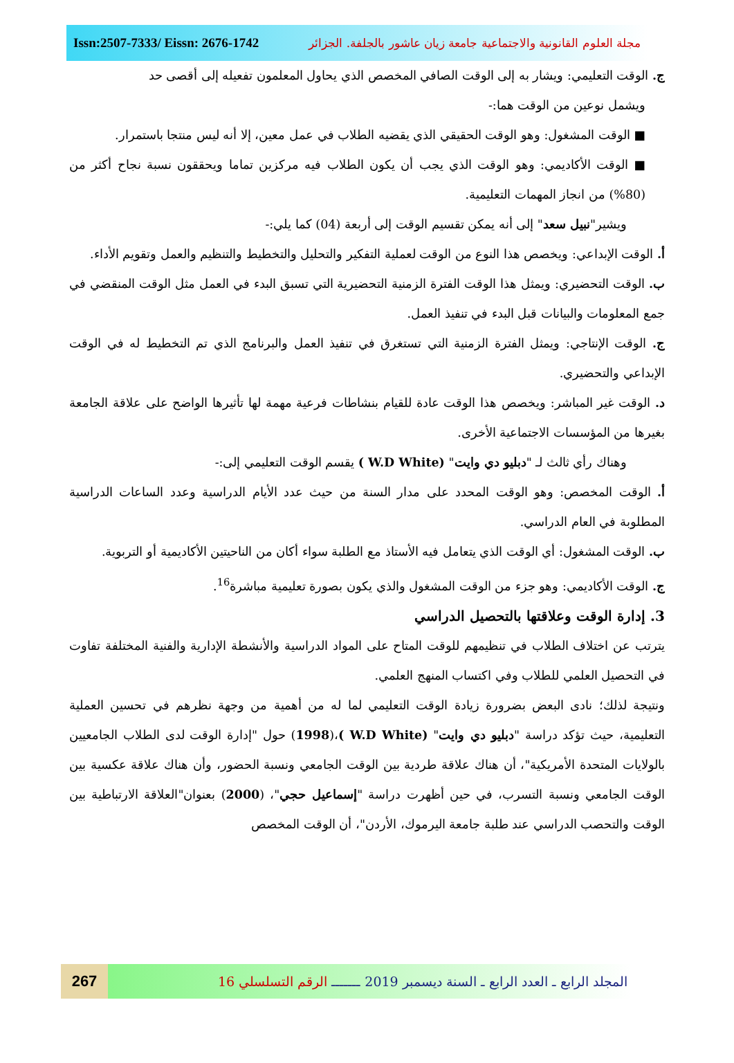Issn:2507-7333/ Eissn: 2676-1742 مجلة العلوم القانونية والاجتماعية جامعة زيان عاشور بالجلفة. الجزائر
ج. الوقت التعليمي: ويشار به إلى الوقت الصافي المخصص الذي يحاول المعلمون تفعيله إلى أقصى حد
ويشمل نوعين من الوقت هما:-
■ الوقت المشغول: وهو الوقت الحقيقي الذي يقضيه الطلاب في عمل معين، إلا أنه ليس منتجا باستمرار.
■ الوقت الأكاديمي: وهو الوقت الذي يجب أن يكون الطلاب فيه مركزين تماما ويحققون نسبة نجاح أكثر من (80%) من انجاز المهمات التعليمية.
ويشير"نبيل سعد" إلى أنه يمكن تقسيم الوقت إلى أربعة (04) كما يلي:-
أ. الوقت الإبداعي: ويخصص هذا النوع من الوقت لعملية التفكير والتحليل والتخطيط والتنظيم والعمل وتقويم الأداء.
ب. الوقت التحضيري: ويمثل هذا الوقت الفترة الزمنية التحضيرية التي تسبق البدء في العمل مثل الوقت المنقضي في جمع المعلومات والبيانات قبل البدء في تنفيذ العمل.
ج. الوقت الإنتاجي: ويمثل الفترة الزمنية التي تستغرق في تنفيذ العمل والبرنامج الذي تم التخطيط له في الوقت الإبداعي والتحضيري.
د. الوقت غير المباشر: ويخصص هذا الوقت عادة للقيام بنشاطات فرعية مهمة لها تأثيرها الواضح على علاقة الجامعة بغيرها من المؤسسات الاجتماعية الأخرى.
وهناك رأي ثالث لـ "دبليو دي وايت" (W.D White ) يقسم الوقت التعليمي إلى:-
أ. الوقت المخصص: وهو الوقت المحدد على مدار السنة من حيث عدد الأيام الدراسية وعدد الساعات الدراسية المطلوبة في العام الدراسي.
ب. الوقت المشغول: أي الوقت الذي يتعامل فيه الأستاذ مع الطلبة سواء أكان من الناحيتين الأكاديمية أو التربوية.
ج. الوقت الأكاديمي: وهو جزء من الوقت المشغول والذي يكون بصورة تعليمية مباشرة<sup>16</sup>.
3. إدارة الوقت وعلاقتها بالتحصيل الدراسي
يترتب عن اختلاف الطلاب في تنظيمهم للوقت المتاح على المواد الدراسية والأنشطة الإدارية والفنية المختلفة تفاوت في التحصيل العلمي للطلاب وفي اكتساب المنهج العلمي.
ونتيجة لذلك؛ نادى البعض بضرورة زيادة الوقت التعليمي لما له من أهمية من وجهة نظرهم في تحسين العملية التعليمية، حيث تؤكد دراسة "دبليو دي وايت" (W.D White )،(1998) حول "إدارة الوقت لدى الطلاب الجامعيين بالولايات المتحدة الأمريكية"، أن هناك علاقة طردية بين الوقت الجامعي ونسبة الحضور، وأن هناك علاقة عكسية بين الوقت الجامعي ونسبة التسرب، في حين أظهرت دراسة "إسماعيل حجي"، (2000) بعنوان"العلاقة الارتباطية بين الوقت والتحصب الدراسي عند طلبة جامعة اليرموك، الأردن"، أن الوقت المخصص
267
المجلد الرابع ـ العدد الرابع ـ السنة ديسمبر 2019 ـــــــ الرقم التسلسلي 16